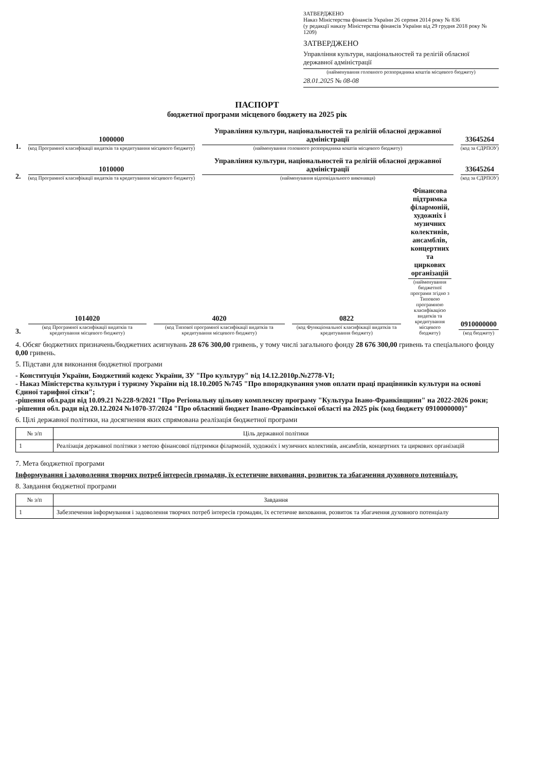ЗАТВЕРДЖЕНО
Наказ Міністерства фінансів України 26 серпня 2014 року № 836
(у редакції наказу Міністерства фінансів України від 29 грудня 2018 року № 1209)
ЗАТВЕРДЖЕНО
Управління культури, національностей та релігій обласної державної адміністрації
(найменування головного розпорядника коштів місцевого бюджету)
28.01.2025 № 08-08
ПАСПОРТ
бюджетної програми місцевого бюджету на 2025 рік
1.
1000000
(код Програмної класифікації видатків та кредитування місцевого бюджету)
Управління культури, національностей та релігій обласної державної адміністрації
(найменування головного розпорядника коштів місцевого бюджету)
33645264
(код за ЄДРПОУ)
2.
1010000
(код Програмної класифікації видатків та кредитування місцевого бюджету)
Управління культури, національностей та релігій обласної державної адміністрації
(найменування відповідального виконавця)
33645264
(код за ЄДРПОУ)
3.
1014020
(код Програмної класифікації видатків та кредитування місцевого бюджету)
4020
(код Типової програмної класифікації видатків та кредитування місцевого бюджету)
0822
(код Функціональної класифікації видатків та кредитування бюджету)
Фінансова підтримка філармоній, художніх і музичних колективів, ансамблів, концертних та циркових організацій
(найменування бюджетної програми згідно з Типовою програмною класифікацією видатків та кредитування місцевого бюджету)
0910000000
(код бюджету)
4. Обсяг бюджетних призначень/бюджетних асигнувань 28 676 300,00 гривень, у тому числі загального фонду 28 676 300,00 гривень та спеціального фонду 0,00 гривень.
5. Підстави для виконання бюджетної програми
- Конституція України, Бюджетний кодекс України, ЗУ "Про культуру" від 14.12.2010р.№2778-VI;
- Наказ Міністерства культури і туризму України від 18.10.2005 №745 "Про впорядкування умов оплати праці працівників культури на основі Єдиної тарифної сітки";
-рішення обл.ради від 10.09.21 №228-9/2021 "Про Регіональну цільову комплексну програму "Культура Івано-Франківщини" на 2022-2026 роки;
-рішення обл. ради від 20.12.2024 №1070-37/2024 "Про обласний бюджет Івано-Франківської області на 2025 рік (код бюджету 0910000000)"
6. Цілі державної політики, на досягнення яких спрямована реалізація бюджетної програми
| № з/п | Ціль державної політики |
| --- | --- |
| 1 | Реалізація державної політики з метою фінансової підтримки філармоній, художніх і музичних колективів, ансамблів, концертних та циркових організацій |
7. Мета бюджетної програми
Інформування і задоволення творчих потреб інтересів громадян, їх естетичне виховання, розвиток та збагачення духовного потенціалу.
8. Завдання бюджетної програми
| № з/п | Завдання |
| --- | --- |
| 1 | Забезпечення інформування і задоволення творчих потреб інтересів громадян, їх естетичне виховання, розвиток та збагачення духовного потенціалу |